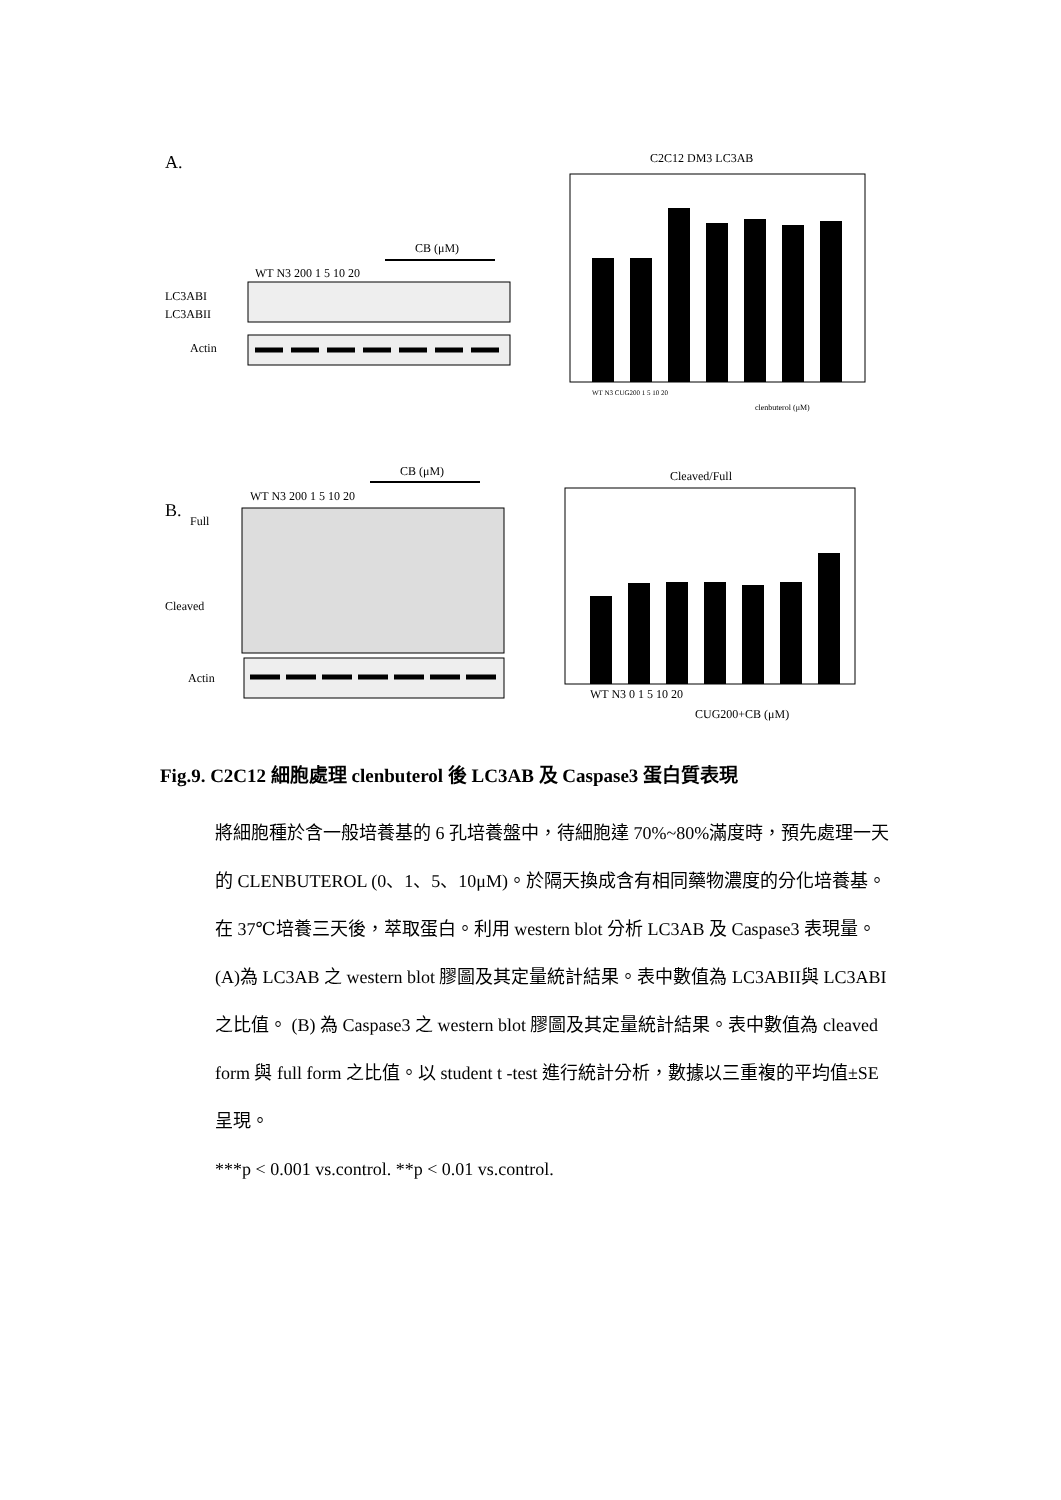A.
CB (μM)
WT N3 200 1 5 10 20
LC3ABI
LC3ABII
Actin
C2C12 DM3 LC3AB
WT N3 CUG200 1 5 10 20
clenbuterol (μM)
B.
CB (μM)
WT N3 200 1 5 10 20
Full
Cleaved
Actin
Cleaved/Full
WT N3 0 1 5 10 20
CUG200+CB (μM)
Fig.9. C2C12 細胞處理 clenbuterol 後 LC3AB 及 Caspase3 蛋白質表現
將細胞種於含一般培養基的 6 孔培養盤中，待細胞達 70%~80%滿度時，預先處理一天的 CLENBUTEROL (0、1、5、10μM)。於隔天換成含有相同藥物濃度的分化培養基。在 37℃培養三天後，萃取蛋白。利用 western blot 分析 LC3AB 及 Caspase3 表現量。(A)為 LC3AB 之 western blot 膠圖及其定量統計結果。表中數值為 LC3ABII與 LC3ABI 之比值。 (B) 為 Caspase3 之 western blot 膠圖及其定量統計結果。表中數值為 cleaved form 與 full form 之比值。以 student t -test 進行統計分析，數據以三重複的平均值±SE 呈現。
***p < 0.001 vs.control. **p < 0.01 vs.control.